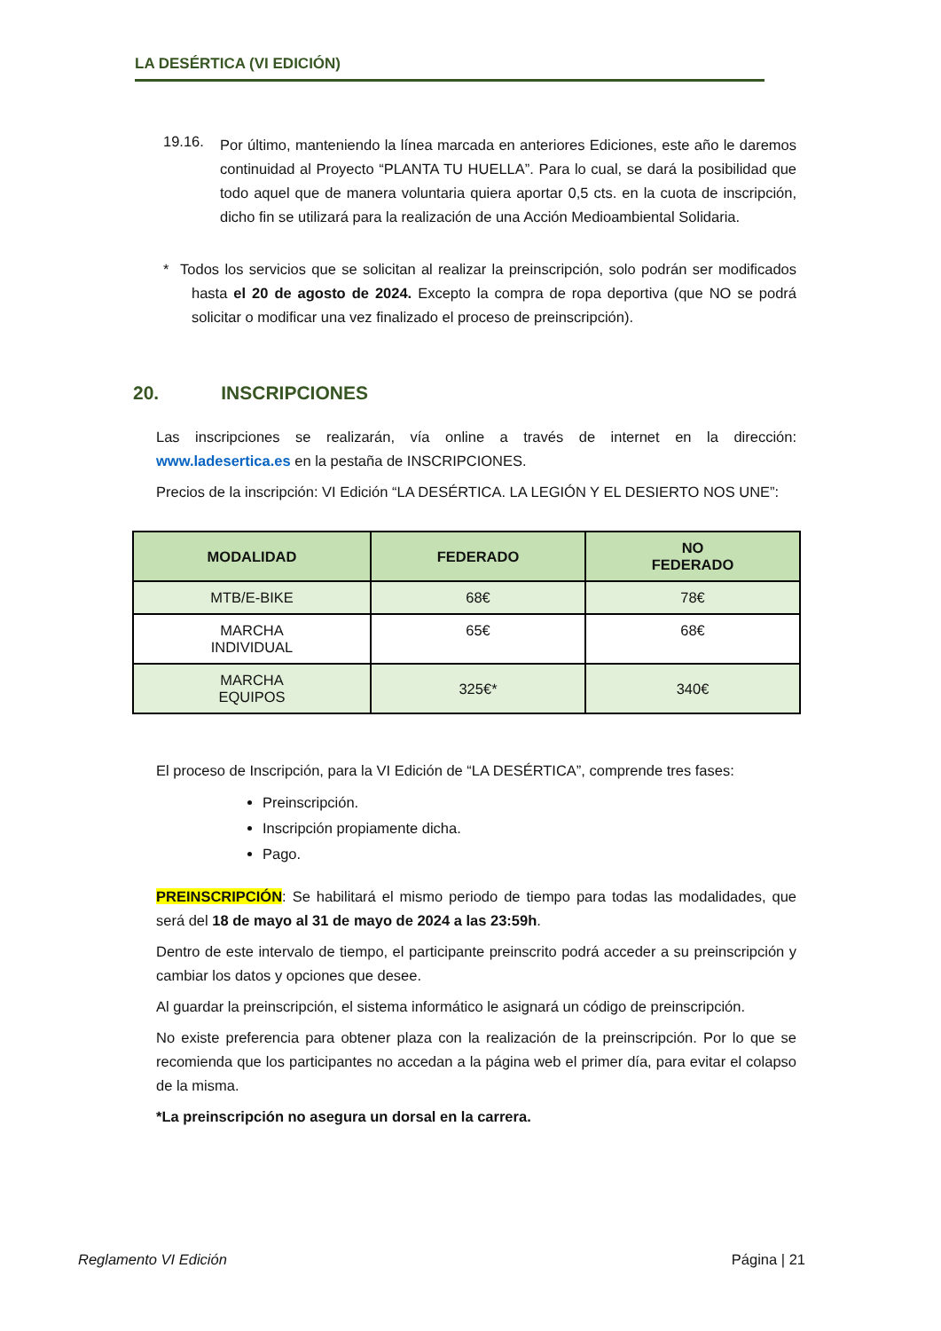LA DESÉRTICA (VI EDICIÓN)
19.16.
Por último, manteniendo la línea marcada en anteriores Ediciones, este año le daremos continuidad al Proyecto “PLANTA TU HUELLA”. Para lo cual, se dará la posibilidad que todo aquel que de manera voluntaria quiera aportar 0,5 cts. en la cuota de inscripción, dicho fin se utilizará para la realización de una Acción Medioambiental Solidaria.
* Todos los servicios que se solicitan al realizar la preinscripción, solo podrán ser modificados hasta el 20 de agosto de 2024. Excepto la compra de ropa deportiva (que NO se podrá solicitar o modificar una vez finalizado el proceso de preinscripción).
20. INSCRIPCIONES
Las inscripciones se realizarán, vía online a través de internet en la dirección: www.ladesertica.es en la pestaña de INSCRIPCIONES.
Precios de la inscripción: VI Edición “LA DESÉRTICA. LA LEGIÓN Y EL DESIERTO NOS UNE”:
| MODALIDAD | FEDERADO | NO FEDERADO |
| --- | --- | --- |
| MTB/E-BIKE | 68€ | 78€ |
| MARCHA INDIVIDUAL | 65€ | 68€ |
| MARCHA EQUIPOS | 325€* | 340€ |
El proceso de Inscripción, para la VI Edición de “LA DESÉRTICA”, comprende tres fases:
Preinscripción.
Inscripción propiamente dicha.
Pago.
PREINSCRIPCIÓN: Se habilitará el mismo periodo de tiempo para todas las modalidades, que será del 18 de mayo al 31 de mayo de 2024 a las 23:59h.
Dentro de este intervalo de tiempo, el participante preinscrito podrá acceder a su preinscripción y cambiar los datos y opciones que desee.
Al guardar la preinscripción, el sistema informático le asignará un código de preinscripción.
No existe preferencia para obtener plaza con la realización de la preinscripción. Por lo que se recomienda que los participantes no accedan a la página web el primer día, para evitar el colapso de la misma.
*La preinscripción no asegura un dorsal en la carrera.
Reglamento VI Edición Página | 21